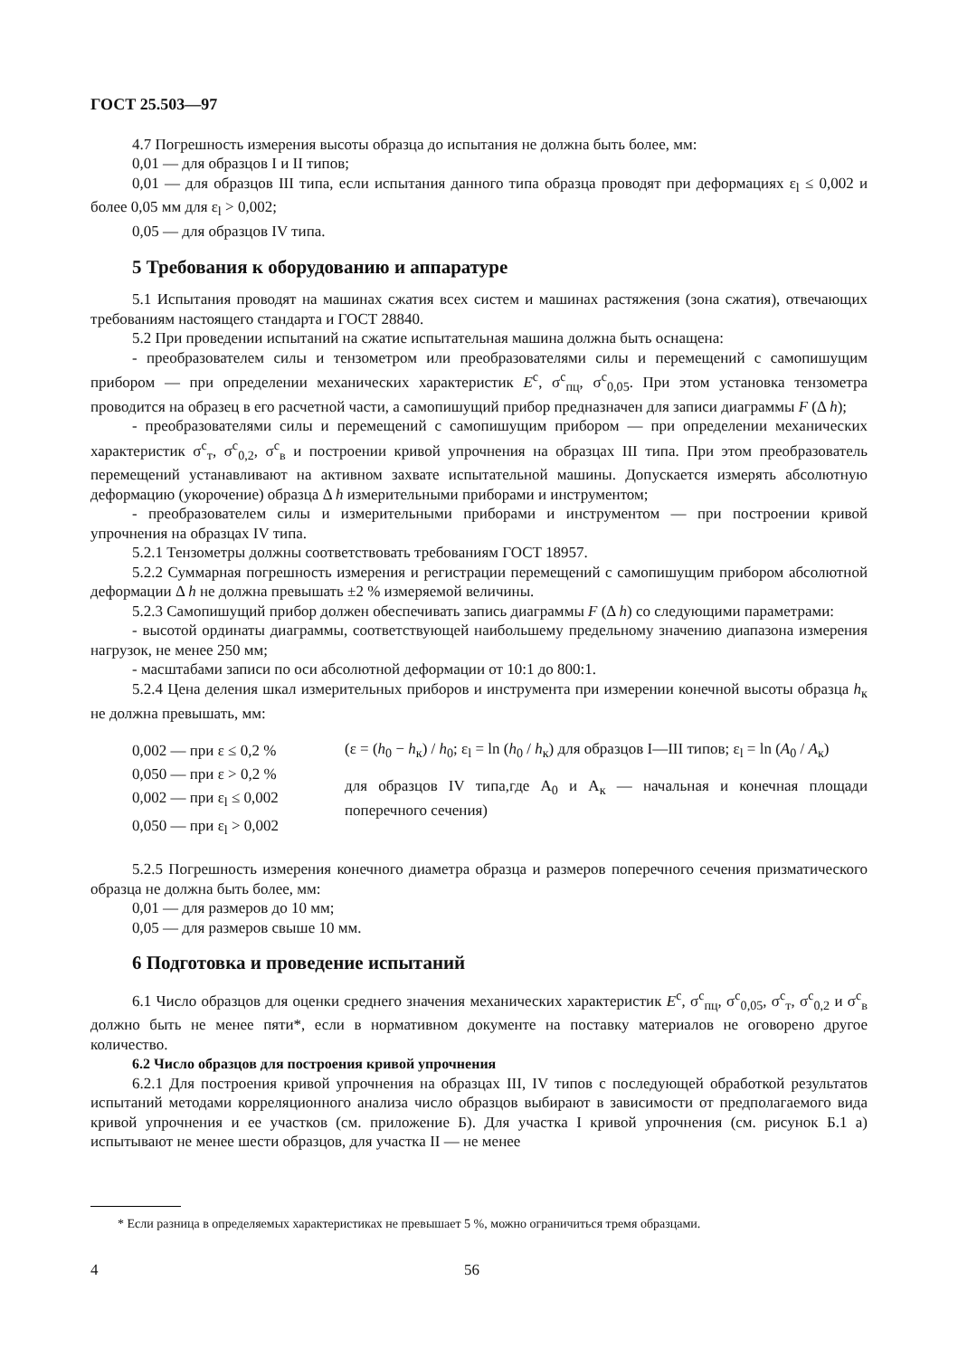ГОСТ 25.503—97
4.7 Погрешность измерения высоты образца до испытания не должна быть более, мм:
0,01 — для образцов I и II типов;
0,01 — для образцов III типа, если испытания данного типа образца проводят при деформациях ε<sub>l</sub> ≤ 0,002 и более 0,05 мм для ε<sub>l</sub> > 0,002;
0,05 — для образцов IV типа.
5 Требования к оборудованию и аппаратуре
5.1 Испытания проводят на машинах сжатия всех систем и машинах растяжения (зона сжатия), отвечающих требованиям настоящего стандарта и ГОСТ 28840.
5.2 При проведении испытаний на сжатие испытательная машина должна быть оснащена:
- преобразователем силы и тензометром или преобразователями силы и перемещений с самопишущим прибором — при определении механических характеристик E<sup>с</sup>, σ<sup>с</sup><sub>пц</sub>, σ<sup>с</sup><sub>0,05</sub>. При этом установка тензометра проводится на образец в его расчетной части, а самопишущий прибор предназначен для записи диаграммы F (Δ h);
- преобразователями силы и перемещений с самопишущим прибором — при определении механических характеристик σ<sup>с</sup><sub>т</sub>, σ<sup>с</sup><sub>0,2</sub>, σ<sup>с</sup><sub>в</sub> и построении кривой упрочнения на образцах III типа. При этом преобразователь перемещений устанавливают на активном захвате испытательной машины. Допускается измерять абсолютную деформацию (укорочение) образца Δ h измерительными приборами и инструментом;
- преобразователем силы и измерительными приборами и инструментом — при построении кривой упрочнения на образцах IV типа.
5.2.1 Тензометры должны соответствовать требованиям ГОСТ 18957.
5.2.2 Суммарная погрешность измерения и регистрации перемещений с самопишущим прибором абсолютной деформации Δ h не должна превышать ±2 % измеряемой величины.
5.2.3 Самопишущий прибор должен обеспечивать запись диаграммы F (Δ h) со следующими параметрами:
- высотой ординаты диаграммы, соответствующей наибольшему предельному значению диапазона измерения нагрузок, не менее 250 мм;
- масштабами записи по оси абсолютной деформации от 10:1 до 800:1.
5.2.4 Цена деления шкал измерительных приборов и инструмента при измерении конечной высоты образца h<sub>к</sub> не должна превышать, мм:
0,002 — при ε ≤ 0,2 %
0,050 — при ε > 0,2 %
0,002 — при ε<sub>l</sub> ≤ 0,002
0,050 — при ε<sub>l</sub> > 0,002
(ε = (h<sub>0</sub> − h<sub>к</sub>) / h<sub>0</sub>; ε<sub>l</sub> = ln (h<sub>0</sub> / h<sub>к</sub>) для образцов I—III типов; ε<sub>l</sub> = ln (A<sub>0</sub> / A<sub>к</sub>)
для образцов IV типа,где A<sub>0</sub> и A<sub>к</sub> — начальная и конечная площади поперечного сечения)
5.2.5 Погрешность измерения конечного диаметра образца и размеров поперечного сечения призматического образца не должна быть более, мм:
0,01 — для размеров до 10 мм;
0,05 — для размеров свыше 10 мм.
6 Подготовка и проведение испытаний
6.1 Число образцов для оценки среднего значения механических характеристик E<sup>с</sup>, σ<sup>с</sup><sub>пц</sub>, σ<sup>с</sup><sub>0,05</sub>, σ<sup>с</sup><sub>т</sub>, σ<sup>с</sup><sub>0,2</sub> и σ<sup>с</sup><sub>в</sub> должно быть не менее пяти*, если в нормативном документе на поставку материалов не оговорено другое количество.
6.2 Число образцов для построения кривой упрочнения
6.2.1 Для построения кривой упрочнения на образцах III, IV типов с последующей обработкой результатов испытаний методами корреляционного анализа число образцов выбирают в зависимости от предполагаемого вида кривой упрочнения и ее участков (см. приложение Б). Для участка I кривой упрочнения (см. рисунок Б.1 а) испытывают не менее шести образцов, для участка II — не менее
* Если разница в определяемых характеристиках не превышает 5 %, можно ограничиться тремя образцами.
4 56